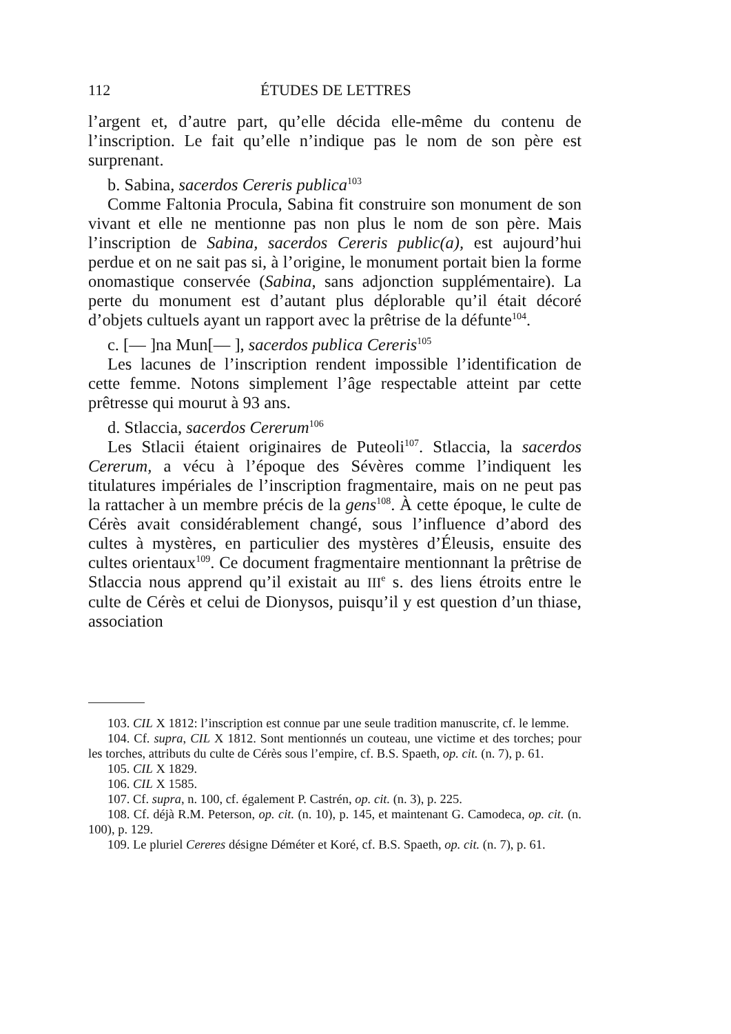112 ÉTUDES DE LETTRES
l’argent et, d’autre part, qu’elle décida elle-même du contenu de l’inscription. Le fait qu’elle n’indique pas le nom de son père est surprenant.
b. Sabina, sacerdos Cereris publica<sup>103</sup>
Comme Faltonia Procula, Sabina fit construire son monument de son vivant et elle ne mentionne pas non plus le nom de son père. Mais l’inscription de Sabina, sacerdos Cereris public(a), est aujourd’hui perdue et on ne sait pas si, à l’origine, le monument portait bien la forme onomastique conservée (Sabina, sans adjonction supplémentaire). La perte du monument est d’autant plus déplorable qu’il était décoré d’objets cultuels ayant un rapport avec la prêtrise de la défunte<sup>104</sup>.
c. [— ]na Mun[— ], sacerdos publica Cereris<sup>105</sup>
Les lacunes de l’inscription rendent impossible l’identification de cette femme. Notons simplement l’âge respectable atteint par cette prêtresse qui mourut à 93 ans.
d. Stlaccia, sacerdos Cererum<sup>106</sup>
Les Stlacii étaient originaires de Puteoli<sup>107</sup>. Stlaccia, la sacerdos Cererum, a vécu à l’époque des Sévères comme l’indiquent les titulatures impériales de l’inscription fragmentaire, mais on ne peut pas la rattacher à un membre précis de la gens<sup>108</sup>. À cette époque, le culte de Cérès avait considérablement changé, sous l’influence d’abord des cultes à mystères, en particulier des mystères d’Éleusis, ensuite des cultes orientaux<sup>109</sup>. Ce document fragmentaire mentionnant la prêtrise de Stlaccia nous apprend qu’il existait au III<sup>e</sup> s. des liens étroits entre le culte de Cérès et celui de Dionysos, puisqu’il y est question d’un thiase, association
103. CIL X 1812: l’inscription est connue par une seule tradition manuscrite, cf. le lemme.
104. Cf. supra, CIL X 1812. Sont mentionnés un couteau, une victime et des torches; pour les torches, attributs du culte de Cérès sous l’empire, cf. B.S. Spaeth, op. cit. (n. 7), p. 61.
105. CIL X 1829.
106. CIL X 1585.
107. Cf. supra, n. 100, cf. également P. Castrén, op. cit. (n. 3), p. 225.
108. Cf. déjà R.M. Peterson, op. cit. (n. 10), p. 145, et maintenant G. Camodeca, op. cit. (n. 100), p. 129.
109. Le pluriel Cereres désigne Déméter et Koré, cf. B.S. Spaeth, op. cit. (n. 7), p. 61.